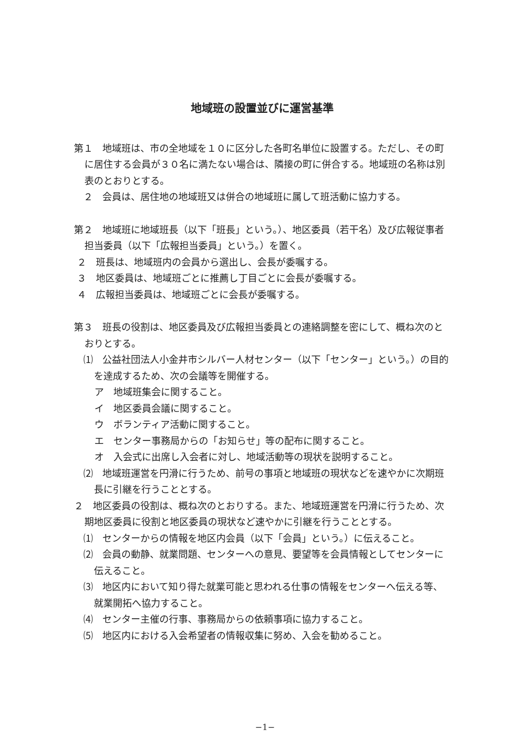地域班の設置並びに運営基準
第１　地域班は、市の全地域を１０に区分した各町名単位に設置する。ただし、その町に居住する会員が３０名に満たない場合は、隣接の町に併合する。地域班の名称は別表のとおりとする。
　２　会員は、居住地の地域班又は併合の地域班に属して班活動に協力する。
第２　地域班に地域班長（以下「班長」という。）、地区委員（若干名）及び広報従事者担当委員（以下「広報担当委員」という。）を置く。
２　班長は、地域班内の会員から選出し、会長が委嘱する。
３　地区委員は、地域班ごとに推薦し丁目ごとに会長が委嘱する。
４　広報担当委員は、地域班ごとに会長が委嘱する。
第３　班長の役割は、地区委員及び広報担当委員との連絡調整を密にして、概ね次のとおりとする。
⑴　公益社団法人小金井市シルバー人材センター（以下「センター」という。）の目的を達成するため、次の会議等を開催する。
　ア　地域班集会に関すること。
　イ　地区委員会議に関すること。
　ウ　ボランティア活動に関すること。
　エ　センター事務局からの「お知らせ」等の配布に関すること。
　オ　入会式に出席し入会者に対し、地域活動等の現状を説明すること。
⑵　地域班運営を円滑に行うため、前号の事項と地域班の現状などを速やかに次期班長に引継を行うこととする。
２　地区委員の役割は、概ね次のとおりする。また、地域班運営を円滑に行うため、次期地区委員に役割と地区委員の現状など速やかに引継を行うこととする。
⑴　センターからの情報を地区内会員（以下「会員」という。）に伝えること。
⑵　会員の動静、就業問題、センターへの意見、要望等を会員情報としてセンターに伝えること。
⑶　地区内において知り得た就業可能と思われる仕事の情報をセンターへ伝える等、就業開拓へ協力すること。
⑷　センター主催の行事、事務局からの依頼事項に協力すること。
⑸　地区内における入会希望者の情報収集に努め、入会を勧めること。
−1−